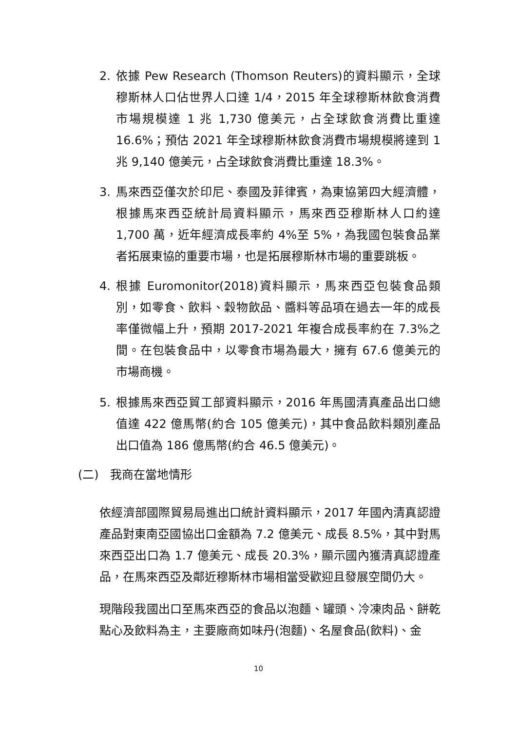2. 依據 Pew Research (Thomson Reuters)的資料顯示，全球穆斯林人口佔世界人口達 1/4，2015 年全球穆斯林飲食消費市場規模達 1 兆 1,730 億美元，占全球飲食消費比重達 16.6%；預估 2021 年全球穆斯林飲食消費市場規模將達到 1 兆 9,140 億美元，占全球飲食消費比重達 18.3%。
3. 馬來西亞僅次於印尼、泰國及菲律賓，為東協第四大經濟體，根據馬來西亞統計局資料顯示，馬來西亞穆斯林人口約達 1,700 萬，近年經濟成長率約 4%至 5%，為我國包裝食品業者拓展東協的重要市場，也是拓展穆斯林市場的重要跳板。
4. 根據 Euromonitor(2018)資料顯示，馬來西亞包裝食品類別，如零食、飲料、穀物飲品、醬料等品項在過去一年的成長率僅微幅上升，預期 2017-2021 年複合成長率約在 7.3%之間。在包裝食品中，以零食市場為最大，擁有 67.6 億美元的市場商機。
5. 根據馬來西亞貿工部資料顯示，2016 年馬國清真產品出口總值達 422 億馬幣(約合 105 億美元)，其中食品飲料類別產品出口值為 186 億馬幣(約合 46.5 億美元)。
(二) 我商在當地情形
依經濟部國際貿易局進出口統計資料顯示，2017 年國內清真認證產品對東南亞國協出口金額為 7.2 億美元、成長 8.5%，其中對馬來西亞出口為 1.7 億美元、成長 20.3%，顯示國內獲清真認證產品，在馬來西亞及鄰近穆斯林市場相當受歡迎且發展空間仍大。
現階段我國出口至馬來西亞的食品以泡麵、罐頭、冷凍肉品、餅乾點心及飲料為主，主要廠商如味丹(泡麵)、名屋食品(飲料)、金
10